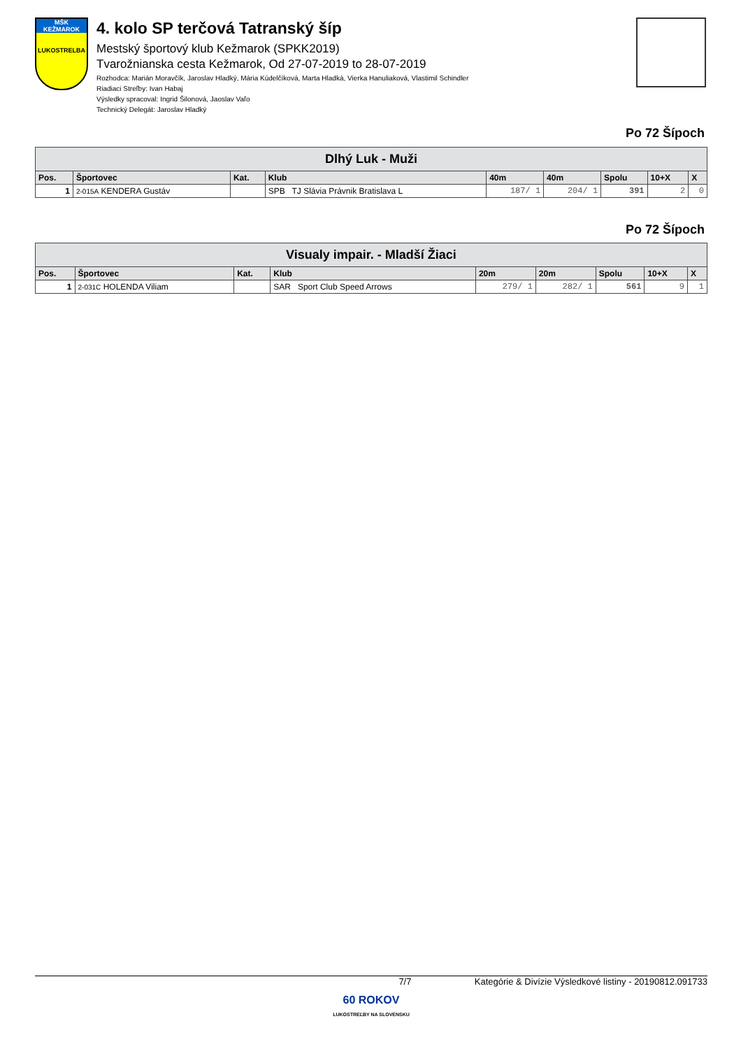MŠK KEŽMAROK
LUKOSTRELBA
4. kolo SP terčová Tatranský šíp
Mestský športový klub Kežmarok (SPKK2019)
Tvarožnianska cesta Kežmarok, Od 27-07-2019 to 28-07-2019
Rozhodca: Marián Moravčík, Jaroslav Hladký, Mária Kúdelčíková, Marta Hladká, Vierka Hanuliaková, Vlastimil Schindler
Riadiaci Streľby: Ivan Habaj
Výsledky spracoval: Ingrid Šilonová, Jaoslav Vaľo
Technický Delegát: Jaroslav Hladký
Po 72 Šípoch
| Dlhý Luk - Muži | | | | | | | | |
| Pos. | Športovec | Kat. | Klub | 40m | 40m | Spolu | 10+X | X |
| 1 | 2-015A KENDERA Gustáv | | SPB TJ Slávia Právnik Bratislava L | 187/ 1 | 204/ 1 | 391 | 2 | 0 |
Po 72 Šípoch
| Visualy impair. - Mladší Žiaci | | | | | | | | |
| Pos. | Športovec | Kat. | Klub | 20m | 20m | Spolu | 10+X | X |
| 1 | 2-031C HOLENDA Viliam | | SAR Sport Club Speed Arrows | 279/ 1 | 282/ 1 | 561 | 9 | 1 |
7/7 Kategórie & Divízie Výsledkové listiny - 20190812.091733
60 ROKOV
LUKOSTREĽBY NA SLOVENSKU